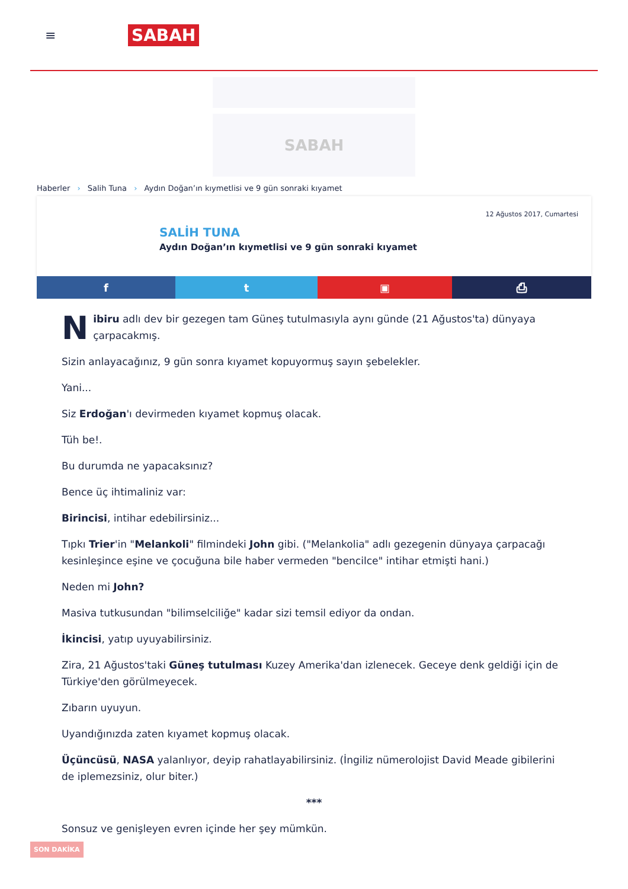≡
SABAH
SABAH
Haberler › Salih Tuna › Aydın Doğan’ın kıymetlisi ve 9 gün sonraki kıyamet
12 Ağustos 2017, Cumartesi
SALİH TUNA
Aydın Doğan’ın kıymetlisi ve 9 gün sonraki kıyamet
f t ▣ ⎙
Nibiru adlı dev bir gezegen tam Güneş tutulmasıyla aynı günde (21 Ağustos'ta) dünyaya çarpacakmış.
Sizin anlayacağınız, 9 gün sonra kıyamet kopuyormuş sayın şebelekler.
Yani...
Siz Erdoğan'ı devirmeden kıyamet kopmuş olacak.
Tüh be!.
Bu durumda ne yapacaksınız?
Bence üç ihtimaliniz var:
Birincisi, intihar edebilirsiniz...
Tıpkı Trier'in "Melankoli" filmindeki John gibi. ("Melankolia" adlı gezegenin dünyaya çarpacağı kesinleşince eşine ve çocuğuna bile haber vermeden "bencilce" intihar etmişti hani.)
Neden mi John?
Masiva tutkusundan "bilimselciliğe" kadar sizi temsil ediyor da ondan.
İkincisi, yatıp uyuyabilirsiniz.
Zira, 21 Ağustos'taki Güneş tutulması Kuzey Amerika'dan izlenecek. Geceye denk geldiği için de Türkiye'den görülmeyecek.
Zıbarın uyuyun.
Uyandığınızda zaten kıyamet kopmuş olacak.
Üçüncüsü, NASA yalanlıyor, deyip rahatlayabilirsiniz. (İngiliz nümerolojist David Meade gibilerini de iplemezsiniz, olur biter.)
***
Sonsuz ve genişleyen evren içinde her şey mümkün.
SON DAKİKA